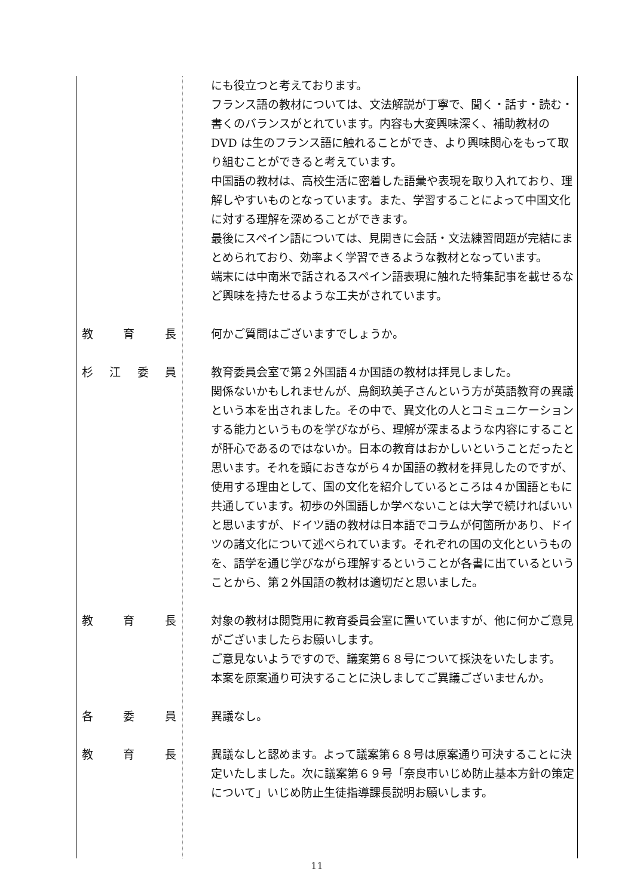にも役立つと考えております。
フランス語の教材については、文法解説が丁寧で、聞く・話す・読む・書くのバランスがとれています。内容も大変興味深く、補助教材の DVD は生のフランス語に触れることができ、より興味関心をもって取り組むことができると考えています。
中国語の教材は、高校生活に密着した語彙や表現を取り入れており、理解しやすいものとなっています。また、学習することによって中国文化に対する理解を深めることができます。
最後にスペイン語については、見開きに会話・文法練習問題が完結にまとめられており、効率よく学習できるような教材となっています。
端末には中南米で話されるスペイン語表現に触れた特集記事を載せるなど興味を持たせるような工夫がされています。
教育長 何かご質問はございますでしょうか。
杉江委員 教育委員会室で第２外国語４か国語の教材は拝見しました。
関係ないかもしれませんが、鳥飼玖美子さんという方が英語教育の異議という本を出されました。その中で、異文化の人とコミュニケーションする能力というものを学びながら、理解が深まるような内容にすることが肝心であるのではないか。日本の教育はおかしいということだったと思います。それを頭におきながら４か国語の教材を拝見したのですが、使用する理由として、国の文化を紹介しているところは４か国語ともに共通しています。初歩の外国語しか学べないことは大学で続ければいいと思いますが、ドイツ語の教材は日本語でコラムが何箇所かあり、ドイツの諸文化について述べられています。それぞれの国の文化というものを、語学を通じ学びながら理解するということが各書に出ているということから、第２外国語の教材は適切だと思いました。
教育長 対象の教材は閲覧用に教育委員会室に置いていますが、他に何かご意見がございましたらお願いします。
ご意見ないようですので、議案第６８号について採決をいたします。
本案を原案通り可決することに決しましてご異議ございませんか。
各委員 異議なし。
教育長 異議なしと認めます。よって議案第６８号は原案通り可決することに決定いたしました。次に議案第６９号「奈良市いじめ防止基本方針の策定について」いじめ防止生徒指導課長説明お願いします。
11